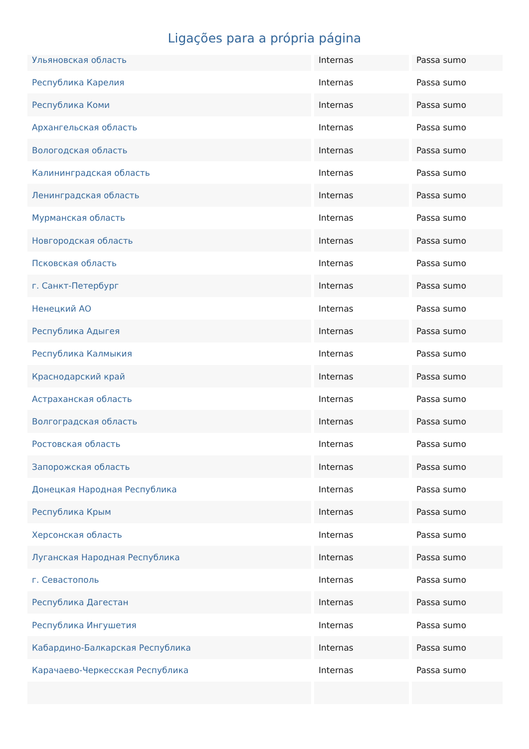Ligações para a própria página
| Ульяновская область | Internas | Passa sumo |
| Республика Карелия | Internas | Passa sumo |
| Республика Коми | Internas | Passa sumo |
| Архангельская область | Internas | Passa sumo |
| Вологодская область | Internas | Passa sumo |
| Калининградская область | Internas | Passa sumo |
| Ленинградская область | Internas | Passa sumo |
| Мурманская область | Internas | Passa sumo |
| Новгородская область | Internas | Passa sumo |
| Псковская область | Internas | Passa sumo |
| г. Санкт-Петербург | Internas | Passa sumo |
| Ненецкий АО | Internas | Passa sumo |
| Республика Адыгея | Internas | Passa sumo |
| Республика Калмыкия | Internas | Passa sumo |
| Краснодарский край | Internas | Passa sumo |
| Астраханская область | Internas | Passa sumo |
| Волгоградская область | Internas | Passa sumo |
| Ростовская область | Internas | Passa sumo |
| Запорожская область | Internas | Passa sumo |
| Донецкая Народная Республика | Internas | Passa sumo |
| Республика Крым | Internas | Passa sumo |
| Херсонская область | Internas | Passa sumo |
| Луганская Народная Республика | Internas | Passa sumo |
| г. Севастополь | Internas | Passa sumo |
| Республика Дагестан | Internas | Passa sumo |
| Республика Ингушетия | Internas | Passa sumo |
| Кабардино-Балкарская Республика | Internas | Passa sumo |
| Карачаево-Черкесская Республика | Internas | Passa sumo |